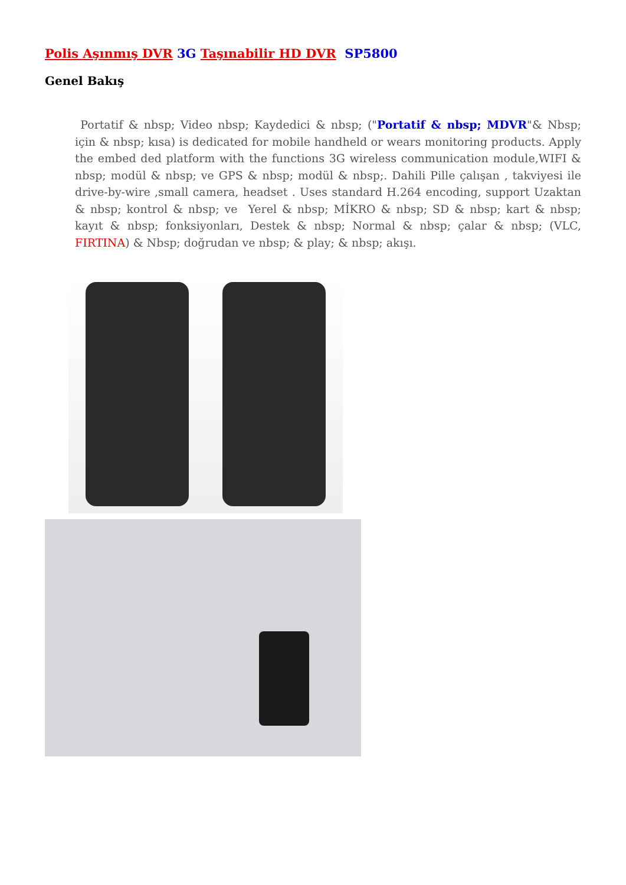Polis Aşınmış DVR 3G Taşınabilir HD DVR SP5800
Genel Bakış
Portatif & nbsp; Video nbsp; Kaydedici & nbsp; ("Portatif & nbsp; MDVR"& Nbsp; için & nbsp; kısa) is dedicated for mobile handheld or wears monitoring products. Apply the embed ded platform with the functions 3G wireless communication module,WIFI & nbsp; modül & nbsp; ve GPS & nbsp; modül & nbsp;. Dahili Pille çalışan , takviyesi ile drive-by-wire ,small camera, headset . Uses standard H.264 encoding, support Uzaktan & nbsp; kontrol & nbsp; ve Yerel & nbsp; MİKRO & nbsp; SD & nbsp; kart & nbsp; kayıt & nbsp; fonksiyonları, Destek & nbsp; Normal & nbsp; çalar & nbsp; (VLC, FIRTINA) & Nbsp; doğrudan ve nbsp; & play; & nbsp; akışı.